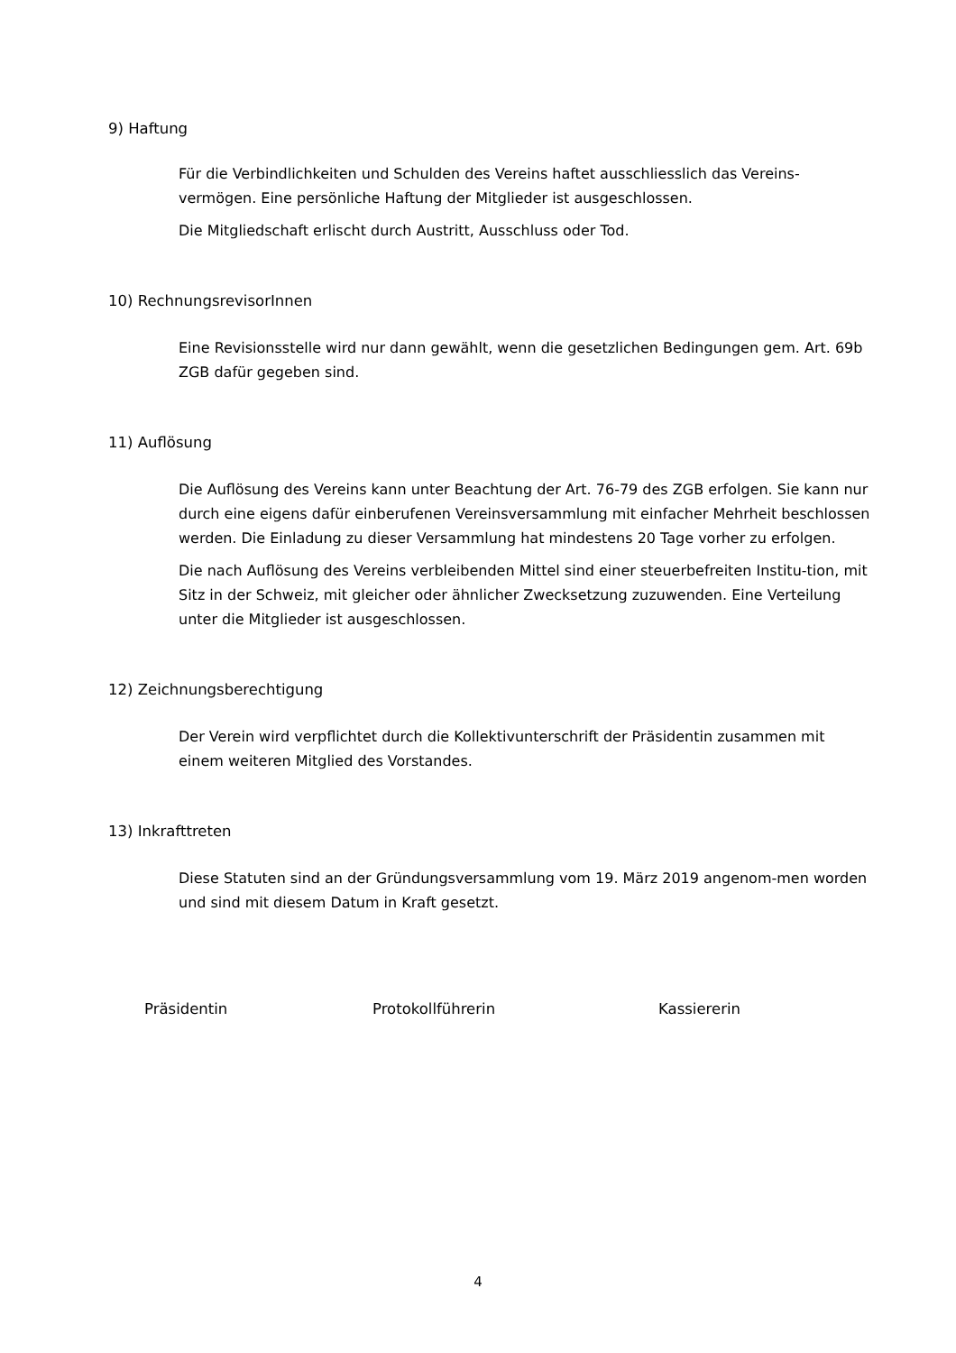9) Haftung
Für die Verbindlichkeiten und Schulden des Vereins haftet ausschliesslich das Vereins-vermögen. Eine persönliche Haftung der Mitglieder ist ausgeschlossen.
Die Mitgliedschaft erlischt durch Austritt, Ausschluss oder Tod.
10) RechnungsrevisorInnen
Eine Revisionsstelle wird nur dann gewählt, wenn die gesetzlichen Bedingungen gem. Art. 69b ZGB dafür gegeben sind.
11) Auflösung
Die Auflösung des Vereins kann unter Beachtung der Art. 76-79 des ZGB erfolgen. Sie kann nur durch eine eigens dafür einberufenen Vereinsversammlung mit einfacher Mehrheit beschlossen werden. Die Einladung zu dieser Versammlung hat mindestens 20 Tage vorher zu erfolgen.
Die nach Auflösung des Vereins verbleibenden Mittel sind einer steuerbefreiten Institu-tion, mit Sitz in der Schweiz, mit gleicher oder ähnlicher Zwecksetzung zuzuwenden. Eine Verteilung unter die Mitglieder ist ausgeschlossen.
12) Zeichnungsberechtigung
Der Verein wird verpflichtet durch die Kollektivunterschrift der Präsidentin zusammen mit einem weiteren Mitglied des Vorstandes.
13) Inkrafttreten
Diese Statuten sind an der Gründungsversammlung vom 19. März 2019 angenom-men worden und sind mit diesem Datum in Kraft gesetzt.
Präsidentin Protokollführerin Kassiererin
4